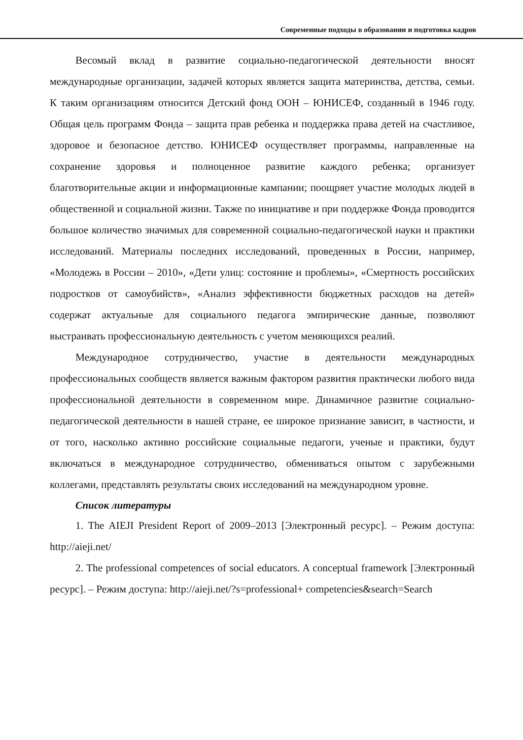Современные подходы в образовании и подготовка кадров
Весомый вклад в развитие социально-педагогической деятельности вносят международные организации, задачей которых является защита материнства, детства, семьи. К таким организациям относится Детский фонд ООН – ЮНИСЕФ, созданный в 1946 году. Общая цель программ Фонда – защита прав ребенка и поддержка права детей на счастливое, здоровое и безопасное детство. ЮНИСЕФ осуществляет программы, направленные на сохранение здоровья и полноценное развитие каждого ребенка; организует благотворительные акции и информационные кампании; поощряет участие молодых людей в общественной и социальной жизни. Также по инициативе и при поддержке Фонда проводится большое количество значимых для современной социально-педагогической науки и практики исследований. Материалы последних исследований, проведенных в России, например, «Молодежь в России – 2010», «Дети улиц: состояние и проблемы», «Смертность российских подростков от самоубийств», «Анализ эффективности бюджетных расходов на детей» содержат актуальные для социального педагога эмпирические данные, позволяют выстраивать профессиональную деятельность с учетом меняющихся реалий.
Международное сотрудничество, участие в деятельности международных профессиональных сообществ является важным фактором развития практически любого вида профессиональной деятельности в современном мире. Динамичное развитие социально-педагогической деятельности в нашей стране, ее широкое признание зависит, в частности, и от того, насколько активно российские социальные педагоги, ученые и практики, будут включаться в международное сотрудничество, обмениваться опытом с зарубежными коллегами, представлять результаты своих исследований на международном уровне.
Список литературы
1. The AIEJI President Report of 2009–2013 [Электронный ресурс]. – Режим доступа: http://aieji.net/
2. The professional competences of social educators. A conceptual framework [Электронный ресурс]. – Режим доступа: http://aieji.net/?s=professional+ competencies&search=Search